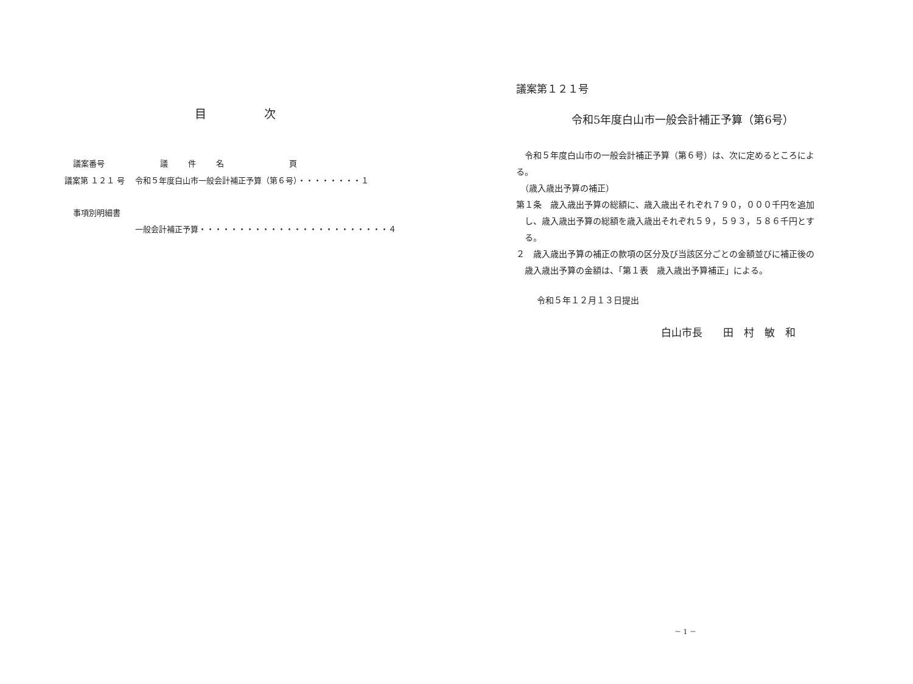目　　　　　次
議案番号 議 件 名 頁
議案第 １２１ 号 令和５年度白山市一般会計補正予算（第６号）・・・・・・・・１
事項別明細書
一般会計補正予算・・・・・・・・・・・・・・・・・・・・・・・・４
議案第１２１号
令和5年度白山市一般会計補正予算（第6号）
　令和５年度白山市の一般会計補正予算（第６号）は、次に定めるところによ る。 　（歳入歳出予算の補正） 第１条　歳入歳出予算の総額に、歳入歳出それぞれ７９０，０００千円を追加 　し、歳入歳出予算の総額を歳入歳出それぞれ５９，５９３，５８６千円とす 　る。 ２　歳入歳出予算の補正の款項の区分及び当該区分ごとの金額並びに補正後の 　歳入歳出予算の金額は、「第１表　歳入歳出予算補正」による。
令和５年１２月１３日提出
白山市長　　田　村　敏　和
－ 1 －